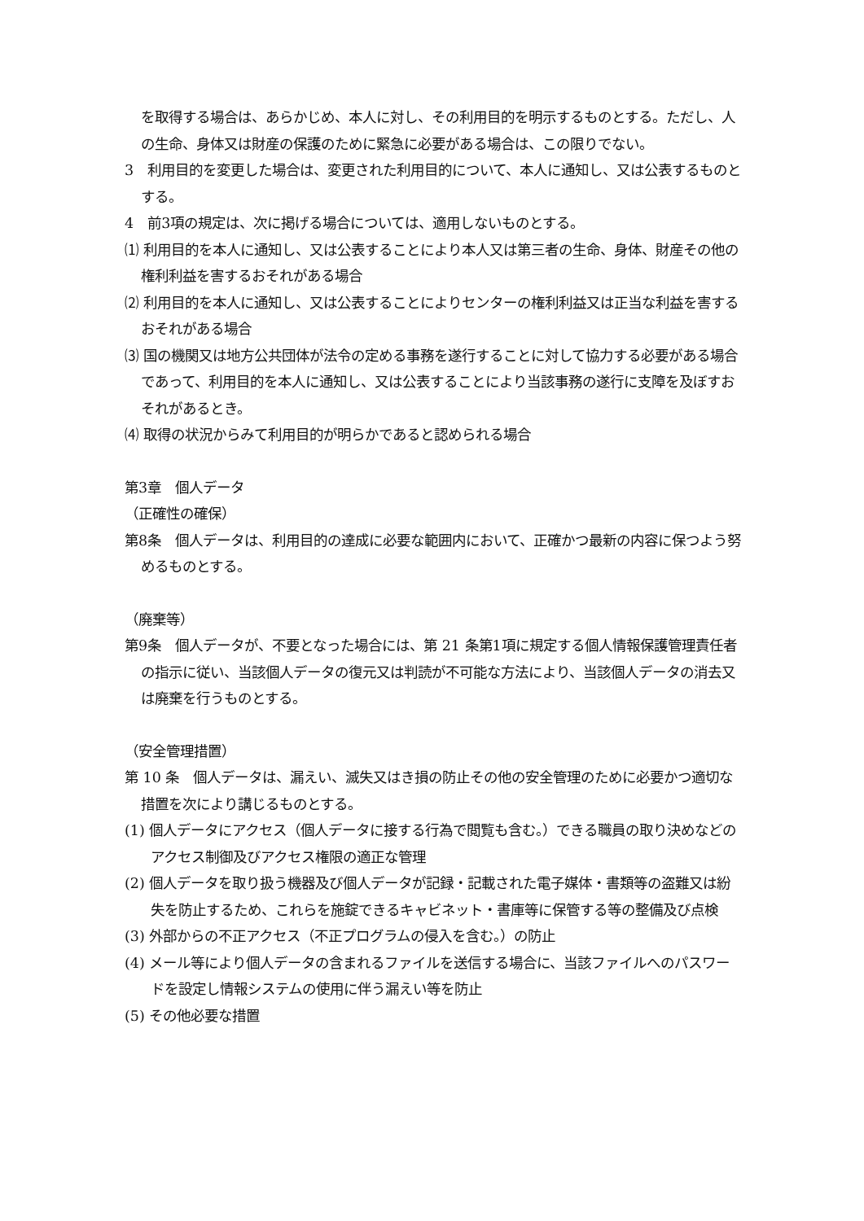を取得する場合は、あらかじめ、本人に対し、その利用目的を明示するものとする。ただし、人の生命、身体又は財産の保護のために緊急に必要がある場合は、この限りでない。
3　利用目的を変更した場合は、変更された利用目的について、本人に通知し、又は公表するものとする。
4　前3項の規定は、次に掲げる場合については、適用しないものとする。
⑴ 利用目的を本人に通知し、又は公表することにより本人又は第三者の生命、身体、財産その他の権利利益を害するおそれがある場合
⑵ 利用目的を本人に通知し、又は公表することによりセンターの権利利益又は正当な利益を害するおそれがある場合
⑶ 国の機関又は地方公共団体が法令の定める事務を遂行することに対して協力する必要がある場合であって、利用目的を本人に通知し、又は公表することにより当該事務の遂行に支障を及ぼすおそれがあるとき。
⑷ 取得の状況からみて利用目的が明らかであると認められる場合
第3章　個人データ
（正確性の確保）
第8条　個人データは、利用目的の達成に必要な範囲内において、正確かつ最新の内容に保つよう努めるものとする。
（廃棄等）
第9条　個人データが、不要となった場合には、第 21 条第1項に規定する個人情報保護管理責任者の指示に従い、当該個人データの復元又は判読が不可能な方法により、当該個人データの消去又は廃棄を行うものとする。
（安全管理措置）
第 10 条　個人データは、漏えい、滅失又はき損の防止その他の安全管理のために必要かつ適切な措置を次により講じるものとする。
(1) 個人データにアクセス（個人データに接する行為で閲覧も含む。）できる職員の取り決めなどのアクセス制御及びアクセス権限の適正な管理
(2) 個人データを取り扱う機器及び個人データが記録・記載された電子媒体・書類等の盗難又は紛失を防止するため、これらを施錠できるキャビネット・書庫等に保管する等の整備及び点検
(3) 外部からの不正アクセス（不正プログラムの侵入を含む。）の防止
(4) メール等により個人データの含まれるファイルを送信する場合に、当該ファイルへのパスワードを設定し情報システムの使用に伴う漏えい等を防止
(5) その他必要な措置